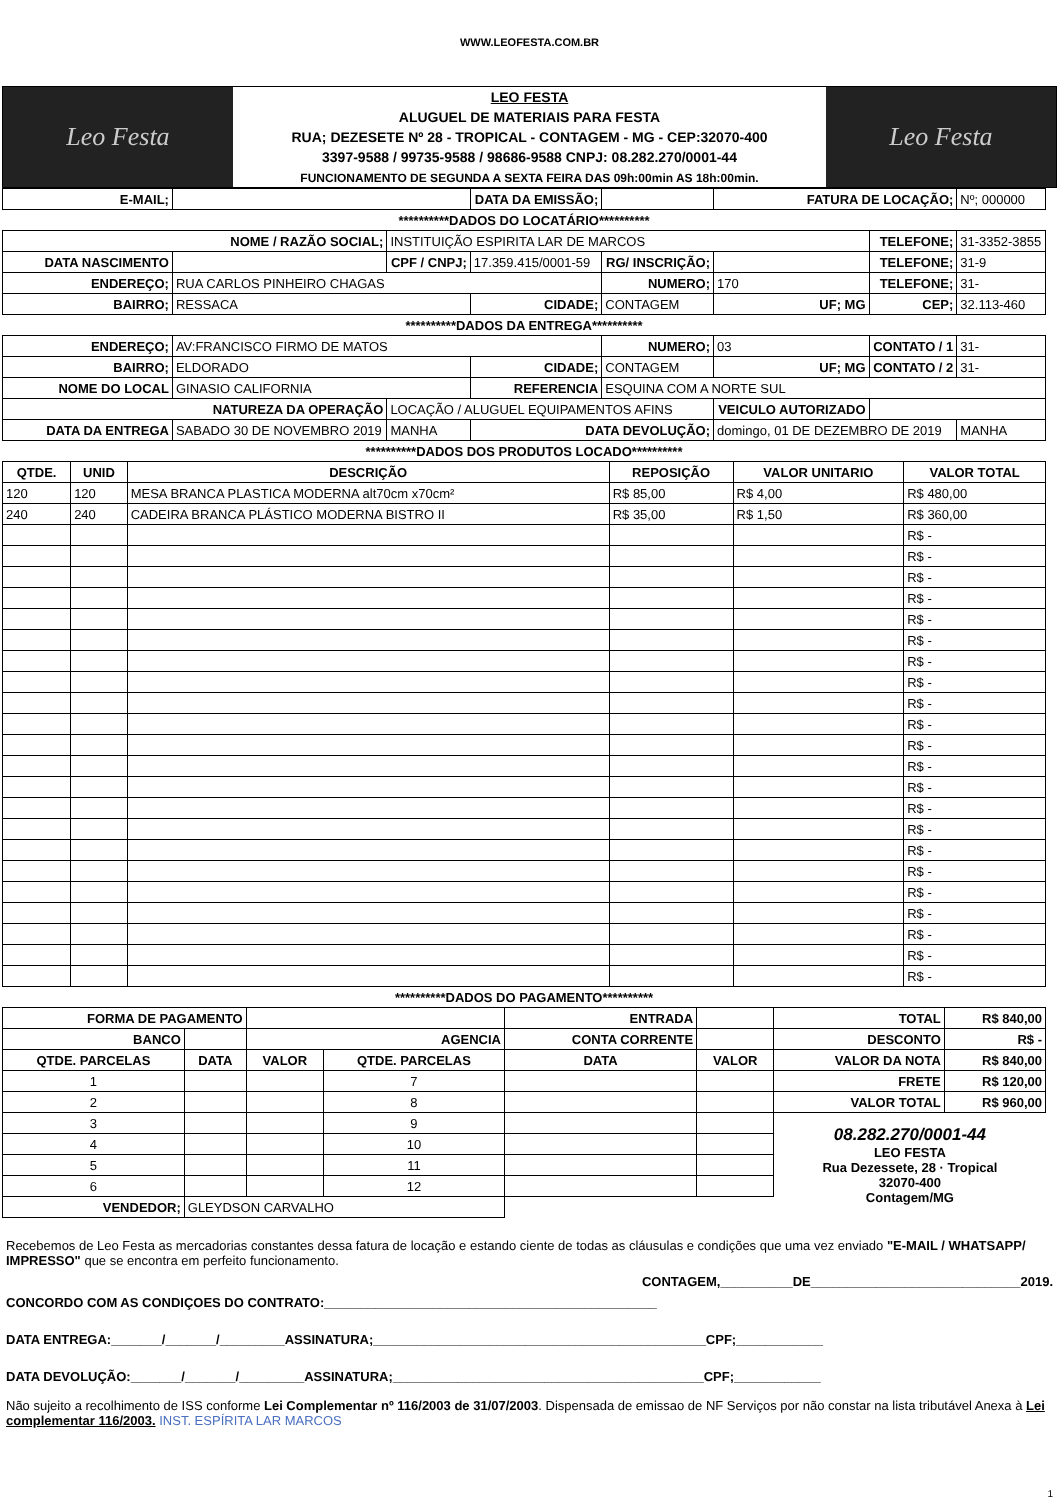WWW.LEOFESTA.COM.BR
Leo Festa
LEO FESTA
ALUGUEL DE MATERIAIS PARA FESTA
RUA; DEZESETE Nº 28 - TROPICAL - CONTAGEM - MG - CEP:32070-400
3397-9588 / 99735-9588 / 98686-9588 CNPJ: 08.282.270/0001-44
FUNCIONAMENTO DE SEGUNDA A SEXTA FEIRA DAS 09h:00min AS 18h:00min.
Leo Festa
| E-MAIL; | | | | DATA DA EMISSÃO; | | | FATURA DE LOCAÇÃO; | | Nº; 000000 |
| **********DADOS DO LOCATÁRIO********** | | | | | | | | | |
| NOME / RAZÃO SOCIAL; | | INSTITUIÇÃO ESPIRITA LAR DE MARCOS | | | | | | TELEFONE; | 31-3352-3855 |
| DATA NASCIMENTO | | CPF / CNPJ; | | 17.359.415/0001-59 | RG/ INSCRIÇÃO; | | | TELEFONE; | 31-9 |
| ENDEREÇO; | RUA CARLOS PINHEIRO CHAGAS | | | | NUMERO; | 170 | | TELEFONE; | 31- |
| BAIRRO; | RESSACA | | | CIDADE; | CONTAGEM | | UF; MG | CEP; | 32.113-460 |
| **********DADOS DA ENTREGA********** | | | | | | | | | |
| ENDEREÇO; | AV:FRANCISCO FIRMO DE MATOS | | | | NUMERO; | 03 | | CONTATO / 1 | 31- |
| BAIRRO; | ELDORADO | | | CIDADE; | CONTAGEM | | UF; MG | CONTATO / 2 | 31- |
| NOME DO LOCAL | GINASIO CALIFORNIA | | | REFERENCIA | ESQUINA COM A NORTE SUL | | | | |
| NATUREZA DA OPERAÇÃO | | LOCAÇÃO / ALUGUEL EQUIPAMENTOS AFINS | | | | VEICULO AUTORIZADO | | | |
| DATA DA ENTREGA | SABADO 30 DE NOVEMBRO 2019 | | MANHA | DATA DEVOLUÇÃO; | | domingo, 01 DE DEZEMBRO DE 2019 | | | MANHA |
| **********DADOS DOS PRODUTOS LOCADO********** | | | | | |
| QTDE. | UNID | DESCRIÇÃO | REPOSIÇÃO | VALOR UNITARIO | VALOR TOTAL |
| 120 | 120 | MESA BRANCA PLASTICA MODERNA alt70cm x70cm² | R$ 85,00 | R$ 4,00 | R$ 480,00 |
| 240 | 240 | CADEIRA BRANCA PLÁSTICO MODERNA BISTRO II | R$ 35,00 | R$ 1,50 | R$ 360,00 |
| | | | | | R$ - |
| | | | | | R$ - |
| | | | | | R$ - |
| | | | | | R$ - |
| | | | | | R$ - |
| | | | | | R$ - |
| | | | | | R$ - |
| | | | | | R$ - |
| | | | | | R$ - |
| | | | | | R$ - |
| | | | | | R$ - |
| | | | | | R$ - |
| | | | | | R$ - |
| | | | | | R$ - |
| | | | | | R$ - |
| | | | | | R$ - |
| | | | | | R$ - |
| | | | | | R$ - |
| | | | | | R$ - |
| | | | | | R$ - |
| | | | | | R$ - |
| | | | | | R$ - |
| **********DADOS DO PAGAMENTO********** | | | | | | | |
| FORMA DE PAGAMENTO | | | | ENTRADA | | TOTAL | R$ 840,00 |
| BANCO | | AGENCIA | | CONTA CORRENTE | | DESCONTO | R$ - |
| QTDE. PARCELAS | DATA | VALOR | QTDE. PARCELAS | DATA | VALOR | VALOR DA NOTA | R$ 840,00 |
| 1 | | | 7 | | | FRETE | R$ 120,00 |
| 2 | | | 8 | | | VALOR TOTAL | R$ 960,00 |
| 3 | | | 9 | | | 08.282.270/0001-44 LEO FESTA Rua Dezessete, 28 · Tropical 32070-400 Contagem/MG | |
| 4 | | | 10 | | | | |
| 5 | | | 11 | | | | |
| 6 | | | 12 | | | | |
| VENDEDOR; | GLEYDSON CARVALHO | | | | | | |
Recebemos de Leo Festa as mercadorias constantes dessa fatura de locação e estando ciente de todas as cláusulas e condições que uma vez enviado "E-MAIL / WHATSAPP/ IMPRESSO" que se encontra em perfeito funcionamento.
CONTAGEM,__________DE_____________________________2019.
CONCORDO COM AS CONDIÇOES DO CONTRATO:______________________________________________
DATA ENTREGA:_______/_______/_________ASSINATURA;______________________________________________CPF;____________
DATA DEVOLUÇÃO:_______/_______/_________ASSINATURA;___________________________________________CPF;____________
Não sujeito a recolhimento de ISS conforme Lei Complementar nº 116/2003 de 31/07/2003. Dispensada de emissao de NF Serviços por não constar na lista tributável Anexa à Lei complementar 116/2003. INST. ESPÍRITA LAR MARCOS
1